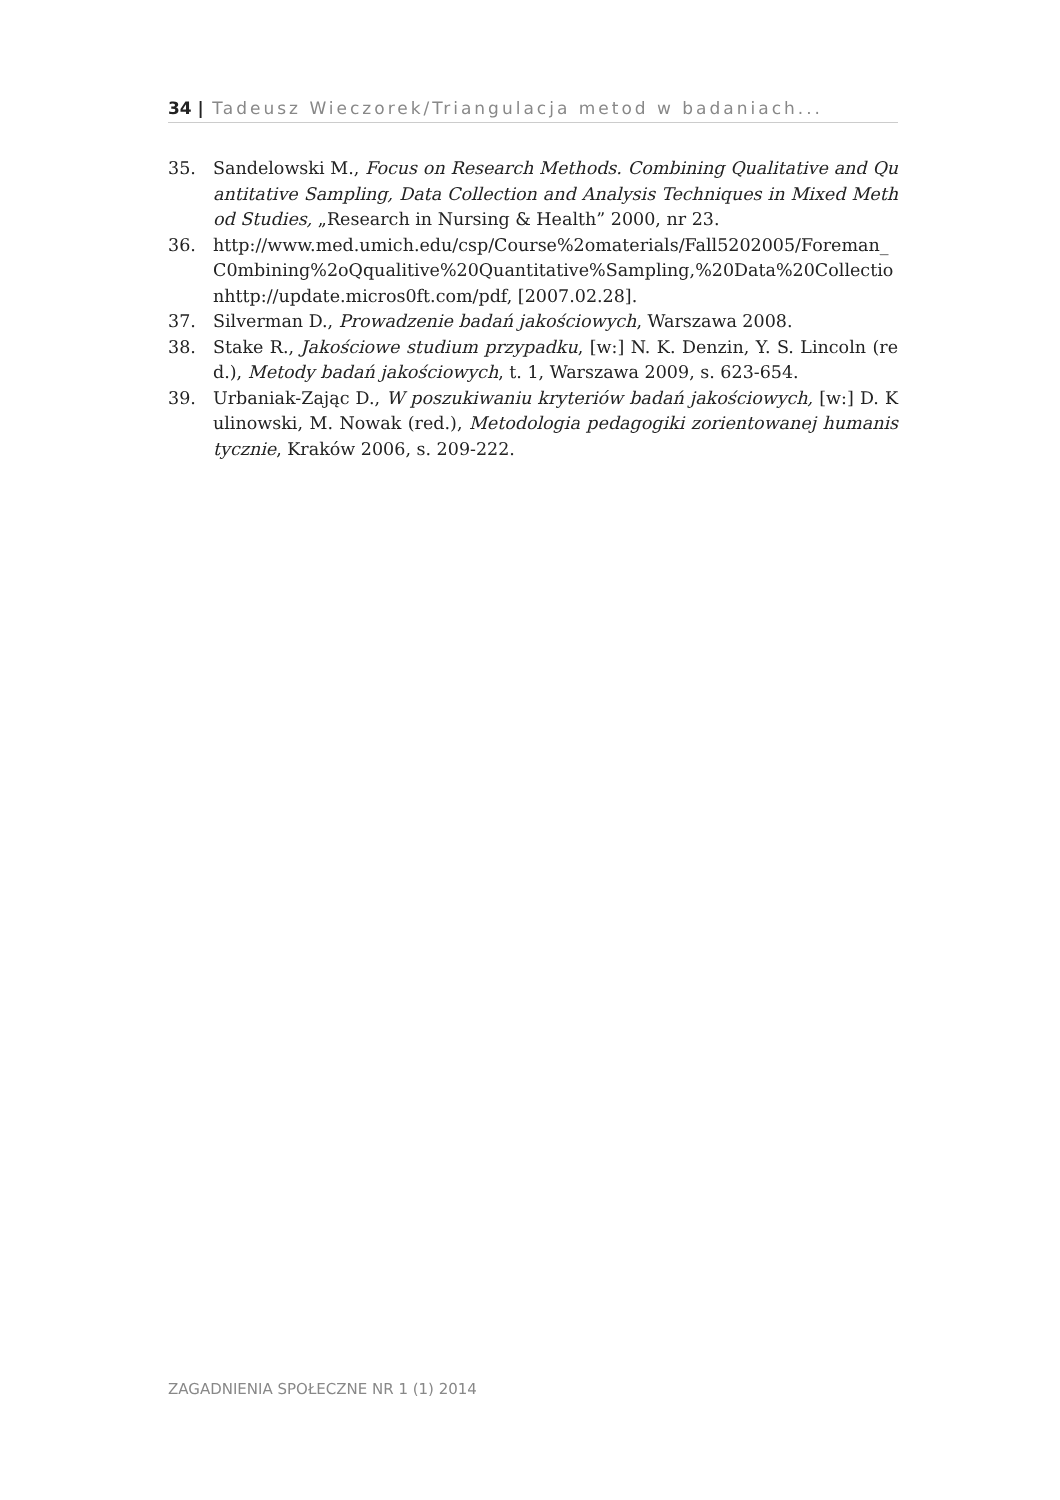34 | Tadeusz Wieczorek/Triangulacja metod w badaniach...
35. Sandelowski M., Focus on Research Methods. Combining Qualitative and Quantitative Sampling, Data Collection and Analysis Techniques in Mixed Method Studies, „Research in Nursing & Health” 2000, nr 23.
36. http://www.med.umich.edu/csp/Course%2omaterials/Fall5202005/Foreman_C0mbining%2oQqualitive%20Quantitative%Sampling,%20Data%20Collectionhttp://update.micros0ft.com/pdf, [2007.02.28].
37. Silverman D., Prowadzenie badań jakościowych, Warszawa 2008.
38. Stake R., Jakościowe studium przypadku, [w:] N. K. Denzin, Y. S. Lincoln (red.), Metody badań jakościowych, t. 1, Warszawa 2009, s. 623-654.
39. Urbaniak-Zając D., W poszukiwaniu kryteriów badań jakościowych, [w:] D. Kulinowski, M. Nowak (red.), Metodologia pedagogiki zorientowanej humanistycznie, Kraków 2006, s. 209-222.
ZAGADNIENIA SPOŁECZNE NR 1 (1) 2014